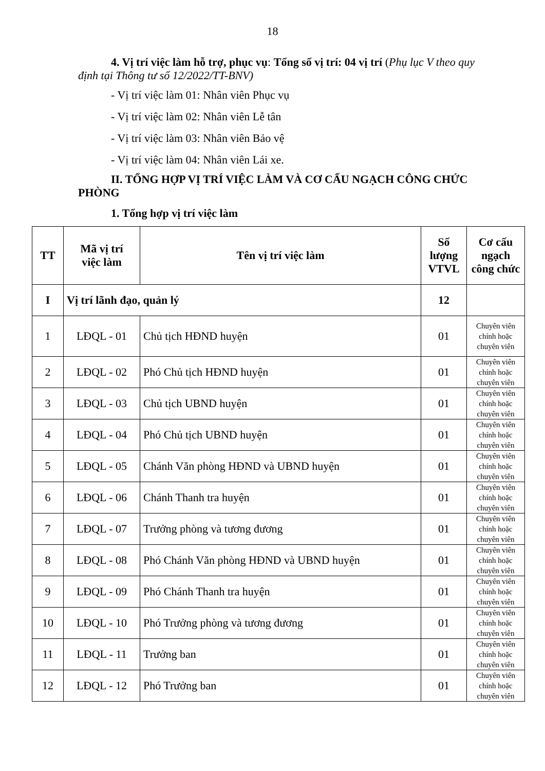18
4. Vị trí việc làm hỗ trợ, phục vụ: Tổng số vị trí: 04 vị trí (Phụ lục V theo quy định tại Thông tư số 12/2022/TT-BNV)
- Vị trí việc làm 01: Nhân viên Phục vụ
- Vị trí việc làm 02: Nhân viên Lễ tân
- Vị trí việc làm 03: Nhân viên Bảo vệ
- Vị trí việc làm 04: Nhân viên Lái xe.
II. TỔNG HỢP VỊ TRÍ VIỆC LÀM VÀ CƠ CẤU NGẠCH CÔNG CHỨC PHÒNG
1. Tổng hợp vị trí việc làm
| TT | Mã vị trí việc làm | Tên vị trí việc làm | Số lượng VTVL | Cơ cấu ngạch công chức |
| --- | --- | --- | --- | --- |
| I | Vị trí lãnh đạo, quản lý | | 12 | |
| 1 | LĐQL - 01 | Chủ tịch HĐND huyện | 01 | Chuyên viên chính hoặc chuyên viên |
| 2 | LĐQL - 02 | Phó Chủ tịch HĐND huyện | 01 | Chuyên viên chính hoặc chuyên viên |
| 3 | LĐQL - 03 | Chủ tịch UBND huyện | 01 | Chuyên viên chính hoặc chuyên viên |
| 4 | LĐQL - 04 | Phó Chủ tịch UBND huyện | 01 | Chuyên viên chính hoặc chuyên viên |
| 5 | LĐQL - 05 | Chánh Văn phòng HĐND và UBND huyện | 01 | Chuyên viên chính hoặc chuyên viên |
| 6 | LĐQL - 06 | Chánh Thanh tra huyện | 01 | Chuyên viên chính hoặc chuyên viên |
| 7 | LĐQL - 07 | Trưởng phòng và tương đương | 01 | Chuyên viên chính hoặc chuyên viên |
| 8 | LĐQL - 08 | Phó Chánh Văn phòng HĐND và UBND huyện | 01 | Chuyên viên chính hoặc chuyên viên |
| 9 | LĐQL - 09 | Phó Chánh Thanh tra huyện | 01 | Chuyên viên chính hoặc chuyên viên |
| 10 | LĐQL - 10 | Phó Trưởng phòng và tương đương | 01 | Chuyên viên chính hoặc chuyên viên |
| 11 | LĐQL - 11 | Trưởng ban | 01 | Chuyên viên chính hoặc chuyên viên |
| 12 | LĐQL - 12 | Phó Trưởng ban | 01 | Chuyên viên chính hoặc chuyên viên |